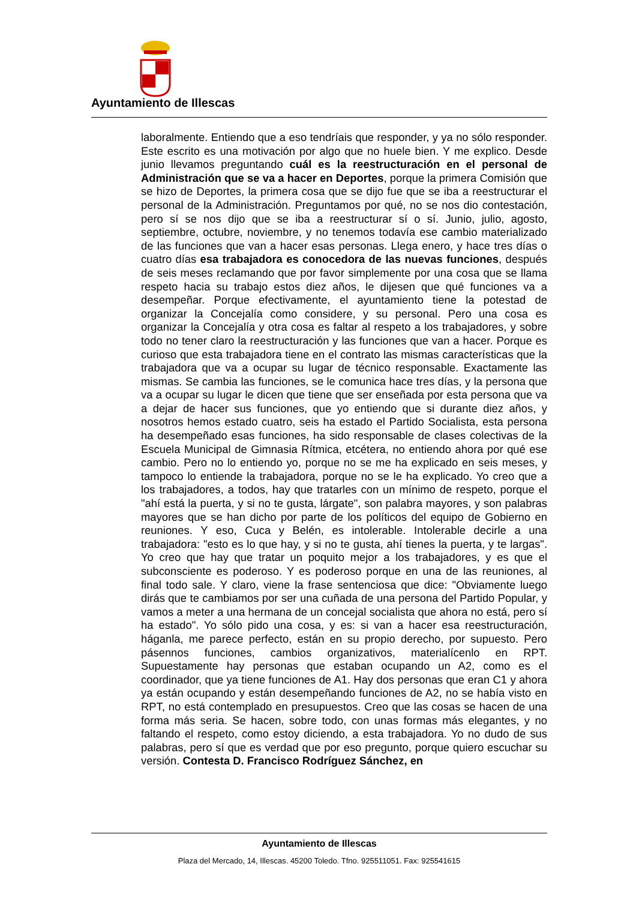Ayuntamiento de Illescas
laboralmente. Entiendo que a eso tendríais que responder, y ya no sólo responder. Este escrito es una motivación por algo que no huele bien. Y me explico. Desde junio llevamos preguntando cuál es la reestructuración en el personal de Administración que se va a hacer en Deportes, porque la primera Comisión que se hizo de Deportes, la primera cosa que se dijo fue que se iba a reestructurar el personal de la Administración. Preguntamos por qué, no se nos dio contestación, pero sí se nos dijo que se iba a reestructurar sí o sí. Junio, julio, agosto, septiembre, octubre, noviembre, y no tenemos todavía ese cambio materializado de las funciones que van a hacer esas personas. Llega enero, y hace tres días o cuatro días esa trabajadora es conocedora de las nuevas funciones, después de seis meses reclamando que por favor simplemente por una cosa que se llama respeto hacia su trabajo estos diez años, le dijesen que qué funciones va a desempeñar. Porque efectivamente, el ayuntamiento tiene la potestad de organizar la Concejalía como considere, y su personal. Pero una cosa es organizar la Concejalía y otra cosa es faltar al respeto a los trabajadores, y sobre todo no tener claro la reestructuración y las funciones que van a hacer. Porque es curioso que esta trabajadora tiene en el contrato las mismas características que la trabajadora que va a ocupar su lugar de técnico responsable. Exactamente las mismas. Se cambia las funciones, se le comunica hace tres días, y la persona que va a ocupar su lugar le dicen que tiene que ser enseñada por esta persona que va a dejar de hacer sus funciones, que yo entiendo que si durante diez años, y nosotros hemos estado cuatro, seis ha estado el Partido Socialista, esta persona ha desempeñado esas funciones, ha sido responsable de clases colectivas de la Escuela Municipal de Gimnasia Rítmica, etcétera, no entiendo ahora por qué ese cambio. Pero no lo entiendo yo, porque no se me ha explicado en seis meses, y tampoco lo entiende la trabajadora, porque no se le ha explicado. Yo creo que a los trabajadores, a todos, hay que tratarles con un mínimo de respeto, porque el "ahí está la puerta, y si no te gusta, lárgate", son palabra mayores, y son palabras mayores que se han dicho por parte de los políticos del equipo de Gobierno en reuniones. Y eso, Cuca y Belén, es intolerable. Intolerable decirle a una trabajadora: "esto es lo que hay, y si no te gusta, ahí tienes la puerta, y te largas". Yo creo que hay que tratar un poquito mejor a los trabajadores, y es que el subconsciente es poderoso. Y es poderoso porque en una de las reuniones, al final todo sale. Y claro, viene la frase sentenciosa que dice: "Obviamente luego dirás que te cambiamos por ser una cuñada de una persona del Partido Popular, y vamos a meter a una hermana de un concejal socialista que ahora no está, pero sí ha estado". Yo sólo pido una cosa, y es: si van a hacer esa reestructuración, háganla, me parece perfecto, están en su propio derecho, por supuesto. Pero pásennos funciones, cambios organizativos, materialícenlo en RPT. Supuestamente hay personas que estaban ocupando un A2, como es el coordinador, que ya tiene funciones de A1. Hay dos personas que eran C1 y ahora ya están ocupando y están desempeñando funciones de A2, no se había visto en RPT, no está contemplado en presupuestos. Creo que las cosas se hacen de una forma más seria. Se hacen, sobre todo, con unas formas más elegantes, y no faltando el respeto, como estoy diciendo, a esta trabajadora. Yo no dudo de sus palabras, pero sí que es verdad que por eso pregunto, porque quiero escuchar su versión. Contesta D. Francisco Rodríguez Sánchez, en
Ayuntamiento de Illescas
Plaza del Mercado, 14, Illescas. 45200 Toledo. Tfno. 925511051. Fax: 925541615